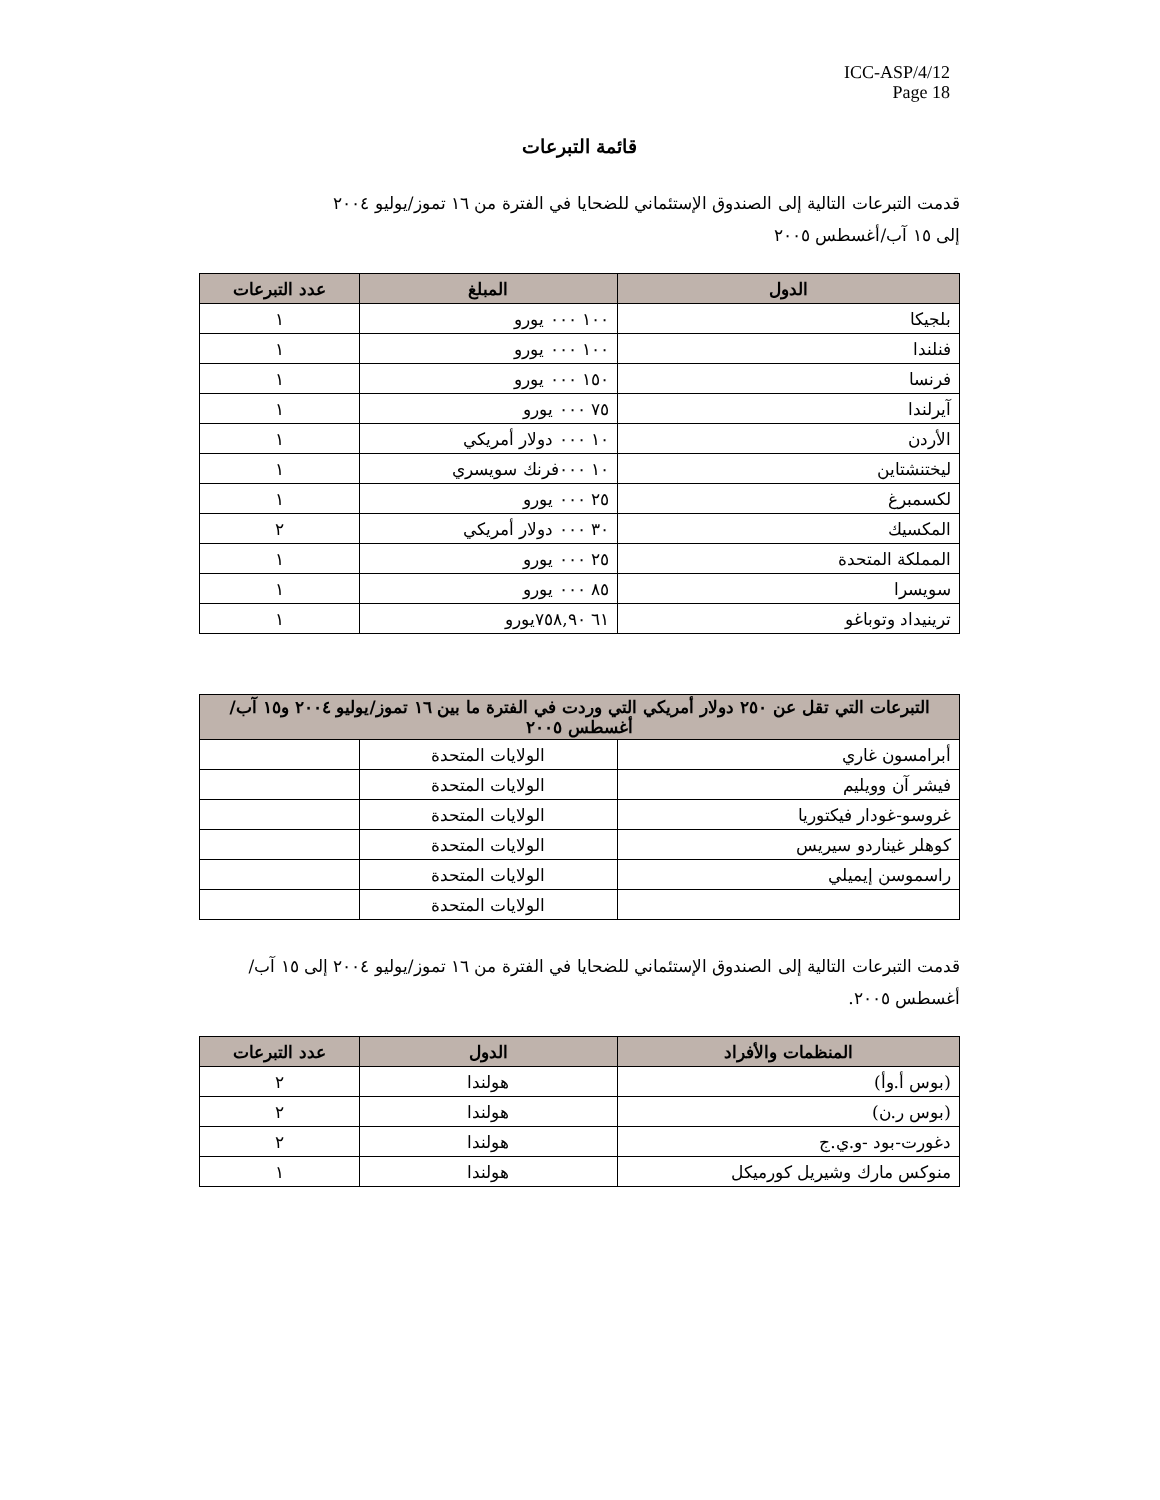ICC-ASP/4/12
Page 18
قائمة التبرعات
قدمت التبرعات التالية إلى الصندوق الإستئماني للضحايا في الفترة من ١٦ تموز/يوليو ٢٠٠٤
إلى ١٥ آب/أغسطس ٢٠٠٥
| الدول | المبلغ | عدد التبرعات |
| --- | --- | --- |
| بلجيكا | ١٠٠ ٠٠٠ يورو | ١ |
| فنلندا | ١٠٠ ٠٠٠ يورو | ١ |
| فرنسا | ١٥٠ ٠٠٠ يورو | ١ |
| آيرلندا | ٧٥ ٠٠٠ يورو | ١ |
| الأردن | ١٠ ٠٠٠ دولار أمريكي | ١ |
| ليختنشتاين | ١٠ ٠٠٠فرنك سويسري | ١ |
| لكسمبرغ | ٢٥ ٠٠٠ يورو | ١ |
| المكسيك | ٣٠ ٠٠٠ دولار أمريكي | ٢ |
| المملكة المتحدة | ٢٥ ٠٠٠ يورو | ١ |
| سويسرا | ٨٥ ٠٠٠ يورو | ١ |
| ترينيداد وتوباغو | ٦١ ٧٥٨,٩٠يورو | ١ |
| التبرعات التي تقل عن ٢٥٠ دولار أمريكي التي وردت في الفترة ما بين ١٦ تموز/يوليو ٢٠٠٤ و١٥ آب/أغسطس ٢٠٠٥ | | |
| --- | --- | --- |
| أبرامسون غاري | الولايات المتحدة | |
| فيشر آن وويليم | الولايات المتحدة | |
| غروسو-غودار فيكتوريا | الولايات المتحدة | |
| كوهلر غيناردو سيريس | الولايات المتحدة | |
| راسموسن إيميلي | الولايات المتحدة | |
| | الولايات المتحدة | |
قدمت التبرعات التالية إلى الصندوق الإستئماني للضحايا في الفترة من ١٦ تموز/يوليو ٢٠٠٤ إلى ١٥ آب/أغسطس ٢٠٠٥.
| المنظمات والأفراد | الدول | عدد التبرعات |
| --- | --- | --- |
| (بوس أ.وأ) | هولندا | ٢ |
| (بوس ر.ن) | هولندا | ٢ |
| دغورت-بود -و.ي.ج | هولندا | ٢ |
| منوكس مارك وشيريل كورميكل | هولندا | ١ |